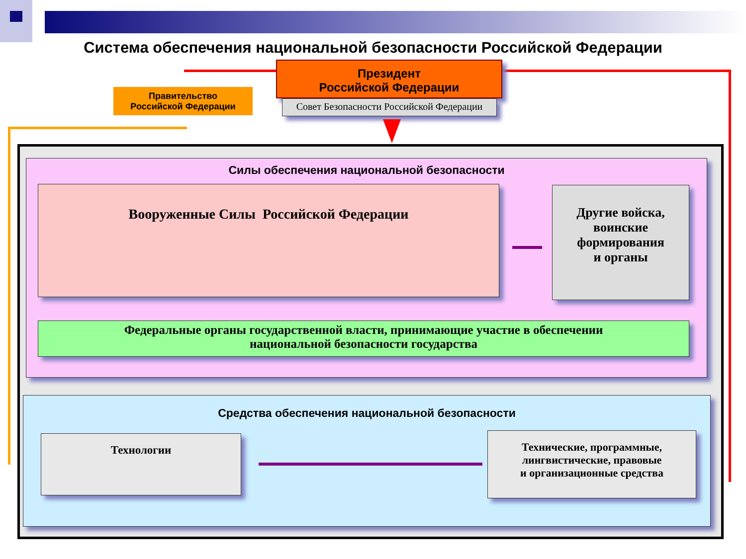Система обеспечения национальной безопасности Российской Федерации
Президент
Российской Федерации
Совет Безопасности Российской Федерации
Правительство
Российской Федерации
Силы обеспечения национальной безопасности
Вооруженные Силы Российской Федерации
Другие войска,
воинские
формирования
и органы
Федеральные органы государственной власти, принимающие участие в обеспечении
национальной безопасности государства
Средства обеспечения национальной безопасности
Технологии
Технические, программные,
лингвистические, правовые
и организационные средства